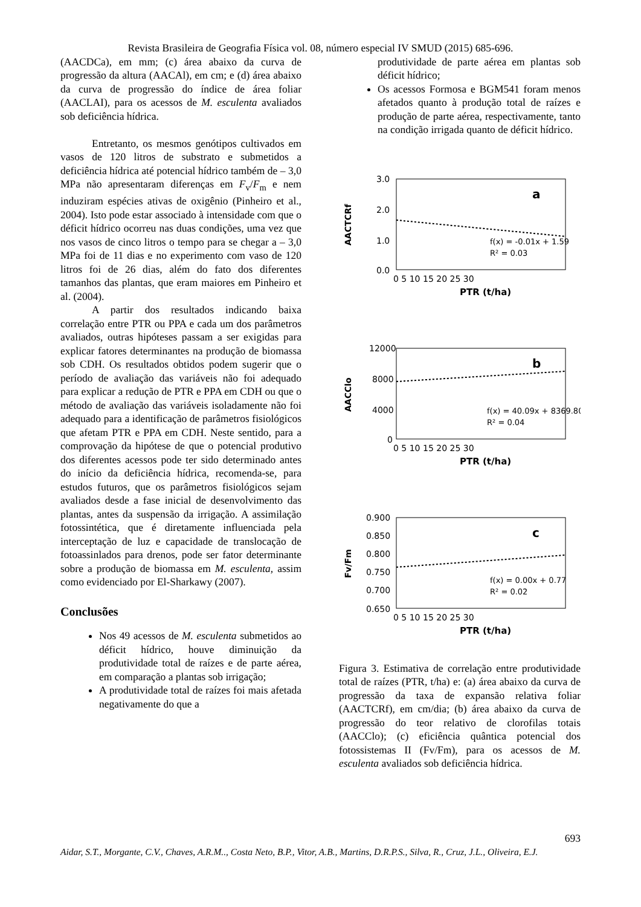Revista Brasileira de Geografia Física vol. 08, número especial IV SMUD (2015) 685-696.
(AACDCa), em mm; (c) área abaixo da curva de progressão da altura (AACAl), em cm; e (d) área abaixo da curva de progressão do índice de área foliar (AACLAI), para os acessos de M. esculenta avaliados sob deficiência hídrica.
Entretanto, os mesmos genótipos cultivados em vasos de 120 litros de substrato e submetidos a deficiência hídrica até potencial hídrico também de – 3,0 MPa não apresentaram diferenças em F<sub>v</sub>/F<sub>m</sub> e nem induziram espécies ativas de oxigênio (Pinheiro et al., 2004). Isto pode estar associado à intensidade com que o déficit hídrico ocorreu nas duas condições, uma vez que nos vasos de cinco litros o tempo para se chegar a – 3,0 MPa foi de 11 dias e no experimento com vaso de 120 litros foi de 26 dias, além do fato dos diferentes tamanhos das plantas, que eram maiores em Pinheiro et al. (2004).
A partir dos resultados indicando baixa correlação entre PTR ou PPA e cada um dos parâmetros avaliados, outras hipóteses passam a ser exigidas para explicar fatores determinantes na produção de biomassa sob CDH. Os resultados obtidos podem sugerir que o período de avaliação das variáveis não foi adequado para explicar a redução de PTR e PPA em CDH ou que o método de avaliação das variáveis isoladamente não foi adequado para a identificação de parâmetros fisiológicos que afetam PTR e PPA em CDH. Neste sentido, para a comprovação da hipótese de que o potencial produtivo dos diferentes acessos pode ter sido determinado antes do início da deficiência hídrica, recomenda-se, para estudos futuros, que os parâmetros fisiológicos sejam avaliados desde a fase inicial de desenvolvimento das plantas, antes da suspensão da irrigação. A assimilação fotossintética, que é diretamente influenciada pela interceptação de luz e capacidade de translocação de fotoassinlados para drenos, pode ser fator determinante sobre a produção de biomassa em M. esculenta, assim como evidenciado por El-Sharkawy (2007).
Conclusões
Nos 49 acessos de M. esculenta submetidos ao déficit hídrico, houve diminuição da produtividade total de raízes e de parte aérea, em comparação a plantas sob irrigação;
A produtividade total de raízes foi mais afetada negativamente do que a
produtividade de parte aérea em plantas sob déficit hídrico;
Os acessos Formosa e BGM541 foram menos afetados quanto à produção total de raízes e produção de parte aérea, respectivamente, tanto na condição irrigada quanto de déficit hídrico.
3.0
2.0
1.0
0.0
0 5 10 15 20 25 30
a
f(x) = -0.01x + 1.59
R² = 0.03
AACTCRf
PTR (t/ha)
12000
8000
4000
0
0 5 10 15 20 25 30
b
f(x) = 40.09x + 8369.80
R² = 0.04
AACClo
PTR (t/ha)
0.900
0.850
0.800
0.750
0.700
0.650
0 5 10 15 20 25 30
c
f(x) = 0.00x + 0.77
R² = 0.02
Fv/Fm
PTR (t/ha)
Figura 3. Estimativa de correlação entre produtividade total de raízes (PTR, t/ha) e: (a) área abaixo da curva de progressão da taxa de expansão relativa foliar (AACTCRf), em cm/dia; (b) área abaixo da curva de progressão do teor relativo de clorofilas totais (AACClo); (c) eficiência quântica potencial dos fotossistemas II (Fv/Fm), para os acessos de M. esculenta avaliados sob deficiência hídrica.
693
Aidar, S.T., Morgante, C.V., Chaves, A.R.M.., Costa Neto, B.P., Vitor, A.B., Martins, D.R.P.S., Silva, R., Cruz, J.L., Oliveira, E.J.